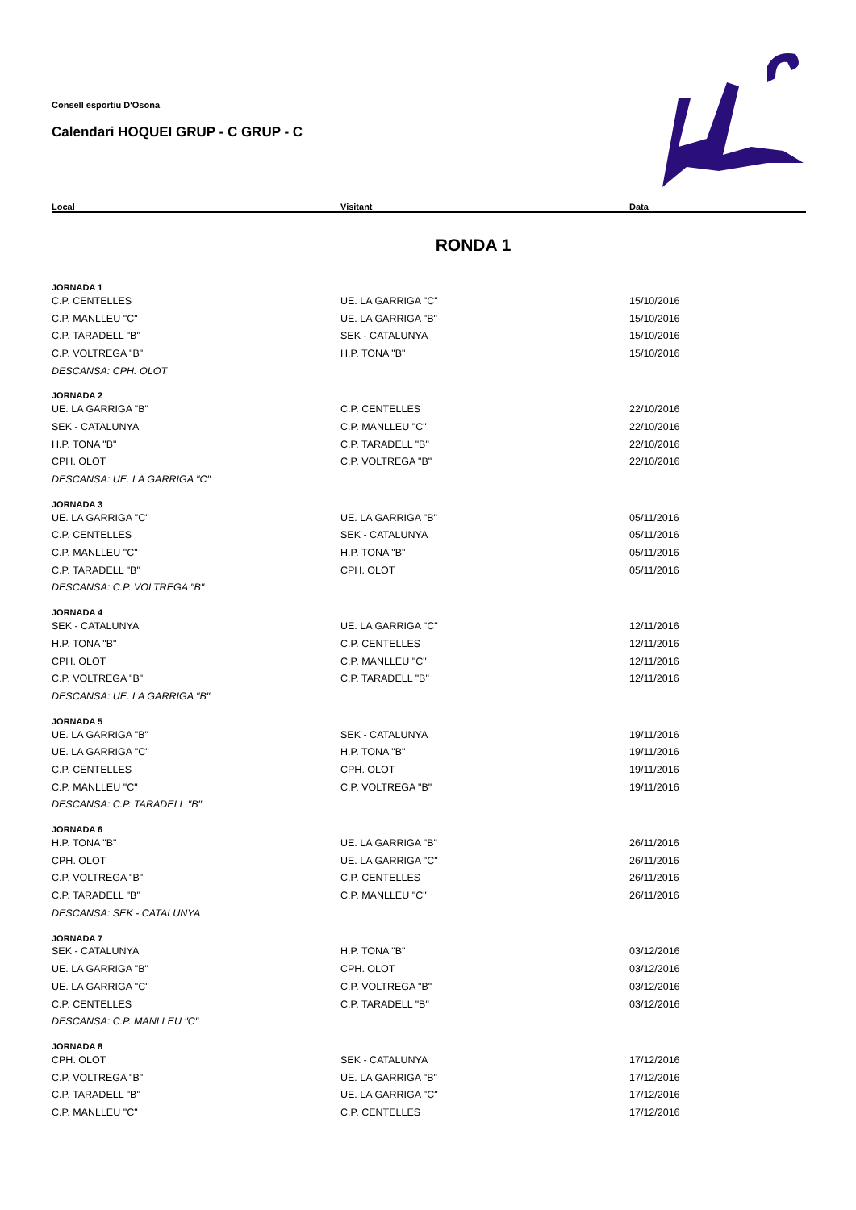Consell esportiu D'Osona
Calendari HOQUEI GRUP - C GRUP - C
| Local | Visitant | Data |
| --- | --- | --- |
| RONDA 1 | | |
| JORNADA 1 | | |
| C.P. CENTELLES | UE. LA GARRIGA "C" | 15/10/2016 |
| C.P. MANLLEU "C" | UE. LA GARRIGA "B" | 15/10/2016 |
| C.P. TARADELL "B" | SEK - CATALUNYA | 15/10/2016 |
| C.P. VOLTREGA "B" | H.P. TONA "B" | 15/10/2016 |
| DESCANSA: CPH. OLOT | | |
| JORNADA 2 | | |
| UE. LA GARRIGA "B" | C.P. CENTELLES | 22/10/2016 |
| SEK - CATALUNYA | C.P. MANLLEU "C" | 22/10/2016 |
| H.P. TONA "B" | C.P. TARADELL "B" | 22/10/2016 |
| CPH. OLOT | C.P. VOLTREGA "B" | 22/10/2016 |
| DESCANSA: UE. LA GARRIGA "C" | | |
| JORNADA 3 | | |
| UE. LA GARRIGA "C" | UE. LA GARRIGA "B" | 05/11/2016 |
| C.P. CENTELLES | SEK - CATALUNYA | 05/11/2016 |
| C.P. MANLLEU "C" | H.P. TONA "B" | 05/11/2016 |
| C.P. TARADELL "B" | CPH. OLOT | 05/11/2016 |
| DESCANSA: C.P. VOLTREGA "B" | | |
| JORNADA 4 | | |
| SEK - CATALUNYA | UE. LA GARRIGA "C" | 12/11/2016 |
| H.P. TONA "B" | C.P. CENTELLES | 12/11/2016 |
| CPH. OLOT | C.P. MANLLEU "C" | 12/11/2016 |
| C.P. VOLTREGA "B" | C.P. TARADELL "B" | 12/11/2016 |
| DESCANSA: UE. LA GARRIGA "B" | | |
| JORNADA 5 | | |
| UE. LA GARRIGA "B" | SEK - CATALUNYA | 19/11/2016 |
| UE. LA GARRIGA "C" | H.P. TONA "B" | 19/11/2016 |
| C.P. CENTELLES | CPH. OLOT | 19/11/2016 |
| C.P. MANLLEU "C" | C.P. VOLTREGA "B" | 19/11/2016 |
| DESCANSA: C.P. TARADELL "B" | | |
| JORNADA 6 | | |
| H.P. TONA "B" | UE. LA GARRIGA "B" | 26/11/2016 |
| CPH. OLOT | UE. LA GARRIGA "C" | 26/11/2016 |
| C.P. VOLTREGA "B" | C.P. CENTELLES | 26/11/2016 |
| C.P. TARADELL "B" | C.P. MANLLEU "C" | 26/11/2016 |
| DESCANSA: SEK - CATALUNYA | | |
| JORNADA 7 | | |
| SEK - CATALUNYA | H.P. TONA "B" | 03/12/2016 |
| UE. LA GARRIGA "B" | CPH. OLOT | 03/12/2016 |
| UE. LA GARRIGA "C" | C.P. VOLTREGA "B" | 03/12/2016 |
| C.P. CENTELLES | C.P. TARADELL "B" | 03/12/2016 |
| DESCANSA: C.P. MANLLEU "C" | | |
| JORNADA 8 | | |
| CPH. OLOT | SEK - CATALUNYA | 17/12/2016 |
| C.P. VOLTREGA "B" | UE. LA GARRIGA "B" | 17/12/2016 |
| C.P. TARADELL "B" | UE. LA GARRIGA "C" | 17/12/2016 |
| C.P. MANLLEU "C" | C.P. CENTELLES | 17/12/2016 |